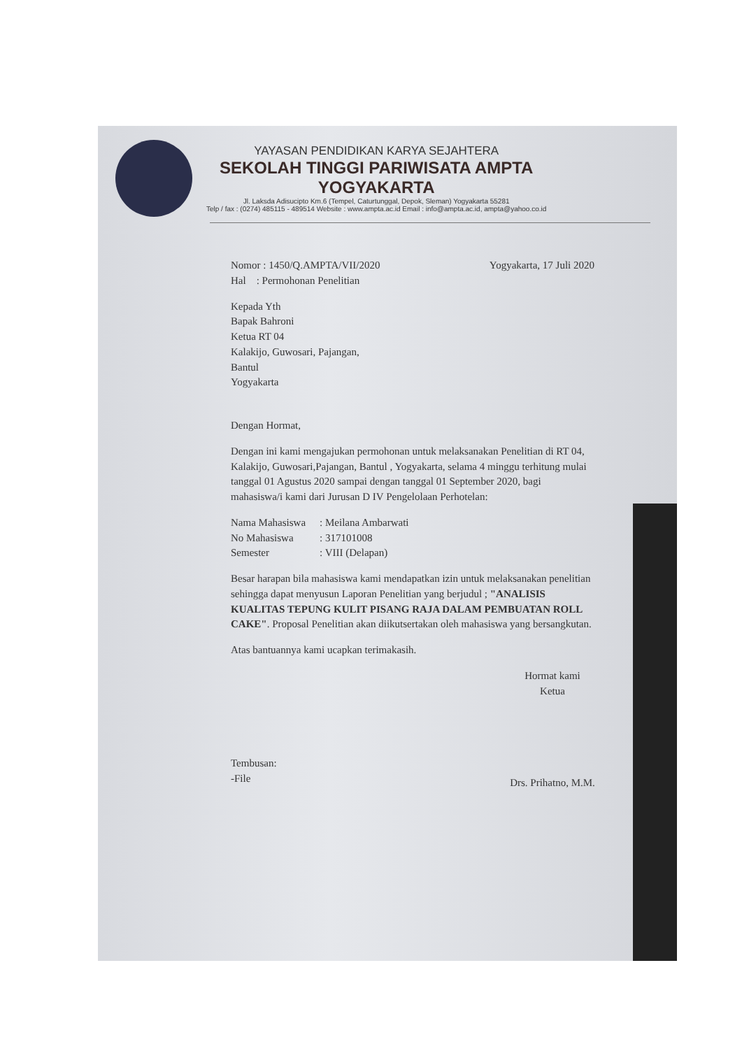YAYASAN PENDIDIKAN KARYA SEJAHTERA
SEKOLAH TINGGI PARIWISATA AMPTA
YOGYAKARTA
Jl. Laksda Adisucipto Km.6 (Tempel, Caturtunggal, Depok, Sleman) Yogyakarta 55281
Telp / fax : (0274) 485115 - 489514 Website : www.ampta.ac.id Email : info@ampta.ac.id, ampta@yahoo.co.id
Nomor : 1450/Q.AMPTA/VII/2020
Hal : Permohonan Penelitian
Yogyakarta, 17 Juli 2020
Kepada Yth
Bapak Bahroni
Ketua RT 04
Kalakijo, Guwosari, Pajangan,
Bantul
Yogyakarta
Dengan Hormat,
Dengan ini kami mengajukan permohonan untuk melaksanakan Penelitian di RT 04, Kalakijo, Guwosari,Pajangan, Bantul , Yogyakarta, selama 4 minggu terhitung mulai tanggal 01 Agustus 2020 sampai dengan tanggal 01 September 2020, bagi mahasiswa/i kami dari Jurusan D IV Pengelolaan Perhotelan:
| Nama Mahasiswa | : Meilana Ambarwati |
| No Mahasiswa | : 317101008 |
| Semester | : VIII (Delapan) |
Besar harapan bila mahasiswa kami mendapatkan izin untuk melaksanakan penelitian sehingga dapat menyusun Laporan Penelitian yang berjudul ; "ANALISIS KUALITAS TEPUNG KULIT PISANG RAJA DALAM PEMBUATAN ROLL CAKE". Proposal Penelitian akan diikutsertakan oleh mahasiswa yang bersangkutan.
Atas bantuannya kami ucapkan terimakasih.
Hormat kami
Ketua
Drs. Prihatno, M.M.
Tembusan:
-File